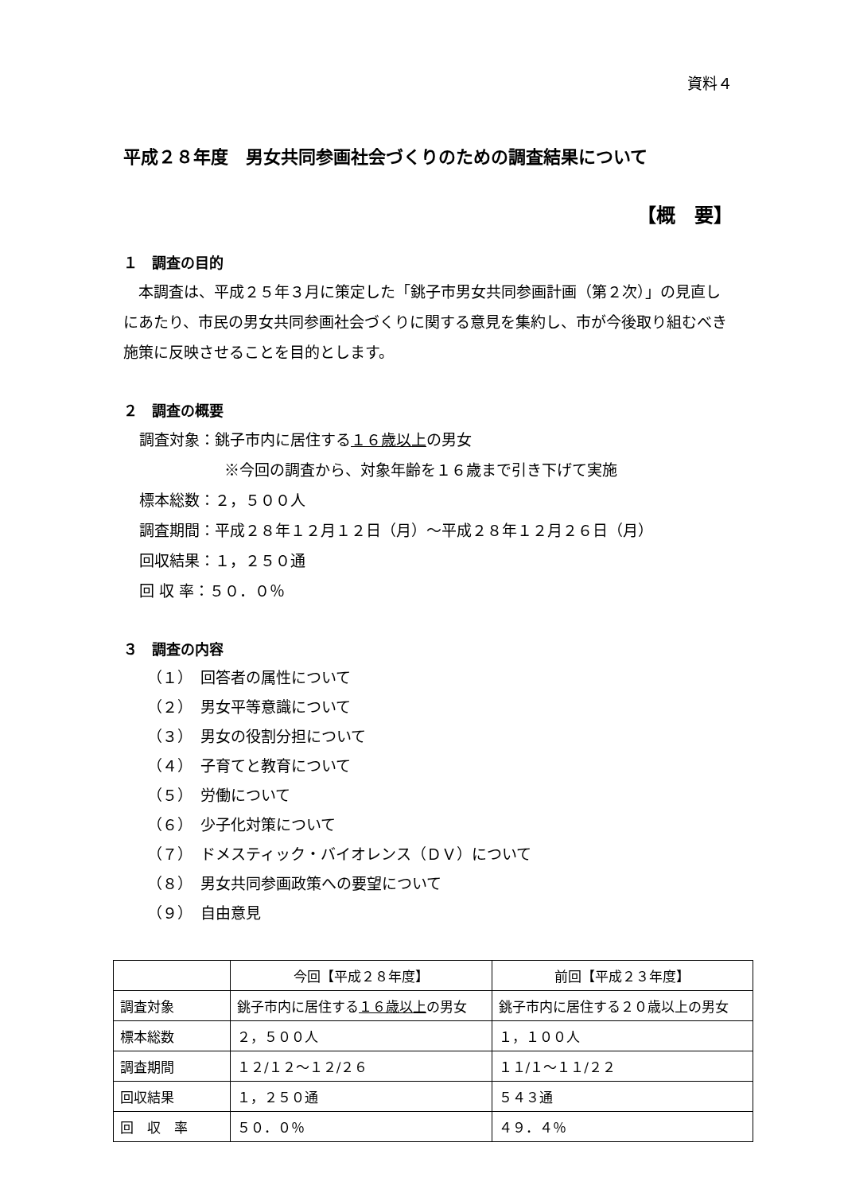資料４
平成２８年度　男女共同参画社会づくりのための調査結果について
【概　要】
１　調査の目的
　本調査は、平成２５年３月に策定した「銚子市男女共同参画計画（第２次）」の見直しにあたり、市民の男女共同参画社会づくりに関する意見を集約し、市が今後取り組むべき施策に反映させることを目的とします。
２　調査の概要
調査対象：銚子市内に居住する１６歳以上の男女
※今回の調査から、対象年齢を１６歳まで引き下げて実施
標本総数：２，５００人
調査期間：平成２８年１２月１２日（月）～平成２８年１２月２６日（月）
回収結果：１，２５０通
回 収 率：５０．０％
３　調査の内容
（１）　回答者の属性について
（２）　男女平等意識について
（３）　男女の役割分担について
（４）　子育てと教育について
（５）　労働について
（６）　少子化対策について
（７）　ドメスティック・バイオレンス（ＤＶ）について
（８）　男女共同参画政策への要望について
（９）　自由意見
| | 今回【平成２８年度】 | 前回【平成２３年度】 |
| --- | --- | --- |
| 調査対象 | 銚子市内に居住する １６歳以上 の男女 | 銚子市内に居住する２０歳以上の男女 |
| 標本総数 | ２，５００人 | １，１００人 |
| 調査期間 | １２/１２～１２/２６ | １１/１～１１/２２ |
| 回収結果 | １，２５０通 | ５４３通 |
| 回 収 率 | ５０．０％ | ４９．４％ |